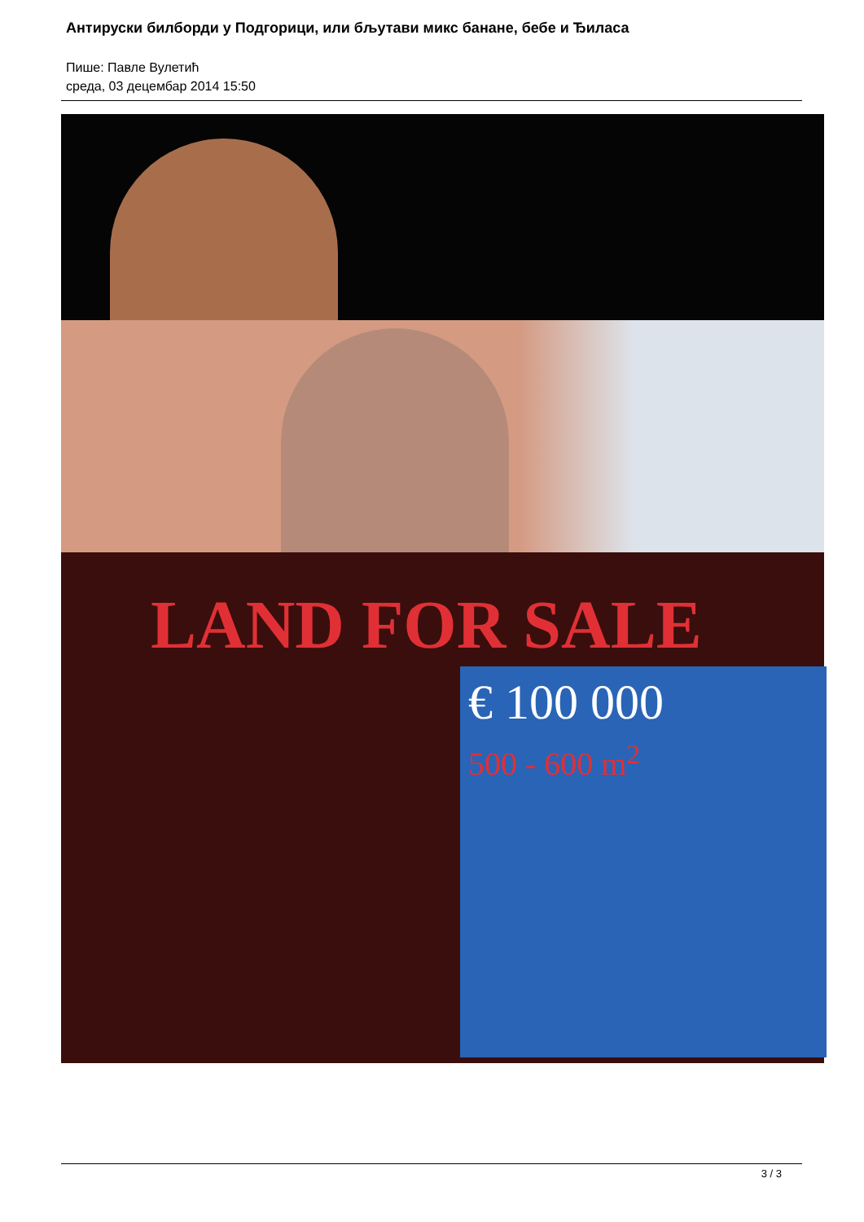Антируски билборди у Подгорици, или бљутави микс банане, бебе и Ђиласа
Пише: Павле Вулетић
среда, 03 децембар 2014 15:50
LAND FOR SALE
€ 100 000
500 - 600 m<sup>2</sup>
3 / 3